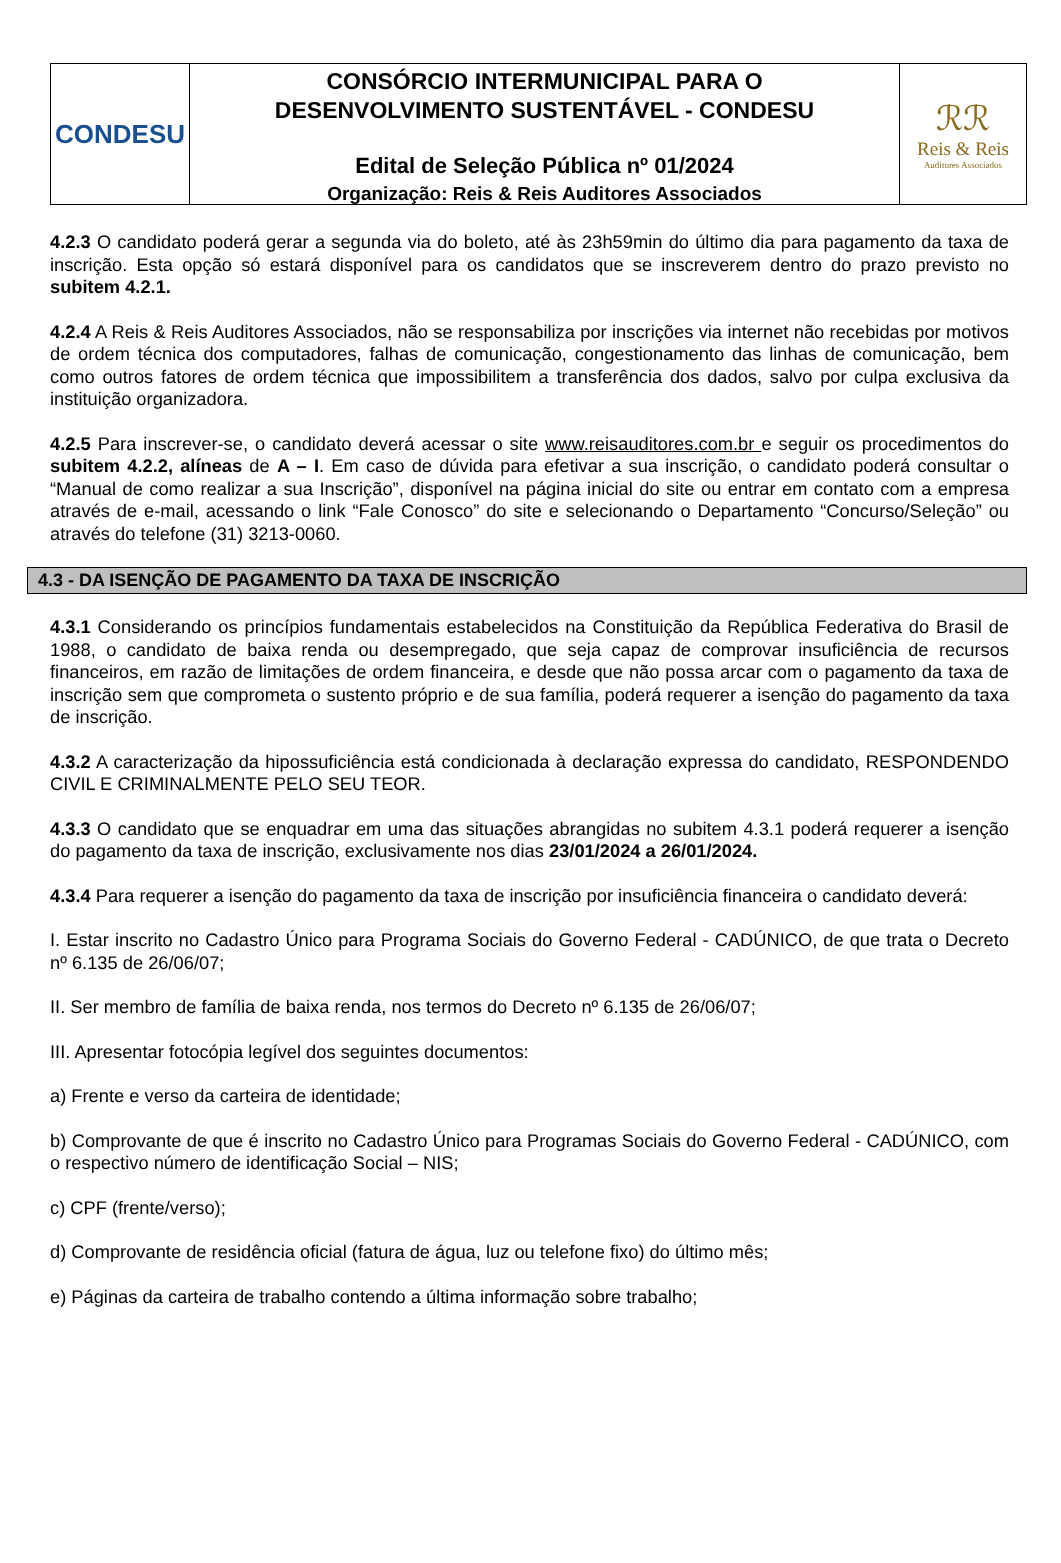CONDESU
CONSÓRCIO INTERMUNICIPAL PARA O
DESENVOLVIMENTO SUSTENTÁVEL - CONDESU
Edital de Seleção Pública nº 01/2024
Organização: Reis & Reis Auditores Associados
ℛℛ
Reis & Reis
Auditores Associados
4.2.3 O candidato poderá gerar a segunda via do boleto, até às 23h59min do último dia para pagamento da taxa de inscrição. Esta opção só estará disponível para os candidatos que se inscreverem dentro do prazo previsto no subitem 4.2.1.
4.2.4 A Reis & Reis Auditores Associados, não se responsabiliza por inscrições via internet não recebidas por motivos de ordem técnica dos computadores, falhas de comunicação, congestionamento das linhas de comunicação, bem como outros fatores de ordem técnica que impossibilitem a transferência dos dados, salvo por culpa exclusiva da instituição organizadora.
4.2.5 Para inscrever-se, o candidato deverá acessar o site www.reisauditores.com.br e seguir os procedimentos do subitem 4.2.2, alíneas de A – I. Em caso de dúvida para efetivar a sua inscrição, o candidato poderá consultar o “Manual de como realizar a sua Inscrição”, disponível na página inicial do site ou entrar em contato com a empresa através de e-mail, acessando o link “Fale Conosco” do site e selecionando o Departamento “Concurso/Seleção” ou através do telefone (31) 3213-0060.
4.3 - DA ISENÇÃO DE PAGAMENTO DA TAXA DE INSCRIÇÃO
4.3.1 Considerando os princípios fundamentais estabelecidos na Constituição da República Federativa do Brasil de 1988, o candidato de baixa renda ou desempregado, que seja capaz de comprovar insuficiência de recursos financeiros, em razão de limitações de ordem financeira, e desde que não possa arcar com o pagamento da taxa de inscrição sem que comprometa o sustento próprio e de sua família, poderá requerer a isenção do pagamento da taxa de inscrição.
4.3.2 A caracterização da hipossuficiência está condicionada à declaração expressa do candidato, RESPONDENDO CIVIL E CRIMINALMENTE PELO SEU TEOR.
4.3.3 O candidato que se enquadrar em uma das situações abrangidas no subitem 4.3.1 poderá requerer a isenção do pagamento da taxa de inscrição, exclusivamente nos dias 23/01/2024 a 26/01/2024.
4.3.4 Para requerer a isenção do pagamento da taxa de inscrição por insuficiência financeira o candidato deverá:
I. Estar inscrito no Cadastro Único para Programa Sociais do Governo Federal - CADÚNICO, de que trata o Decreto nº 6.135 de 26/06/07;
II. Ser membro de família de baixa renda, nos termos do Decreto nº 6.135 de 26/06/07;
III. Apresentar fotocópia legível dos seguintes documentos:
a) Frente e verso da carteira de identidade;
b) Comprovante de que é inscrito no Cadastro Único para Programas Sociais do Governo Federal - CADÚNICO, com o respectivo número de identificação Social – NIS;
c) CPF (frente/verso);
d) Comprovante de residência oficial (fatura de água, luz ou telefone fixo) do último mês;
e) Páginas da carteira de trabalho contendo a última informação sobre trabalho;